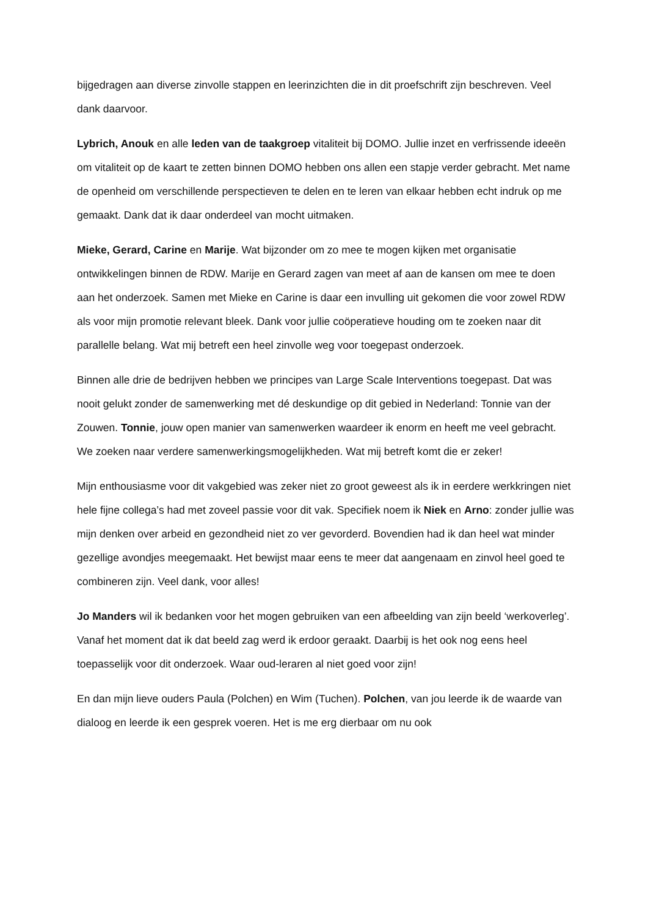bijgedragen aan diverse zinvolle stappen en leerinzichten die in dit proefschrift zijn beschreven. Veel dank daarvoor.
Lybrich, Anouk en alle leden van de taakgroep vitaliteit bij DOMO. Jullie inzet en verfrissende ideeën om vitaliteit op de kaart te zetten binnen DOMO hebben ons allen een stapje verder gebracht. Met name de openheid om verschillende perspectieven te delen en te leren van elkaar hebben echt indruk op me gemaakt. Dank dat ik daar onderdeel van mocht uitmaken.
Mieke, Gerard, Carine en Marije. Wat bijzonder om zo mee te mogen kijken met organisatie ontwikkelingen binnen de RDW. Marije en Gerard zagen van meet af aan de kansen om mee te doen aan het onderzoek. Samen met Mieke en Carine is daar een invulling uit gekomen die voor zowel RDW als voor mijn promotie relevant bleek. Dank voor jullie coöperatieve houding om te zoeken naar dit parallelle belang. Wat mij betreft een heel zinvolle weg voor toegepast onderzoek.
Binnen alle drie de bedrijven hebben we principes van Large Scale Interventions toegepast. Dat was nooit gelukt zonder de samenwerking met dé deskundige op dit gebied in Nederland: Tonnie van der Zouwen. Tonnie, jouw open manier van samenwerken waardeer ik enorm en heeft me veel gebracht. We zoeken naar verdere samenwerkingsmogelijkheden. Wat mij betreft komt die er zeker!
Mijn enthousiasme voor dit vakgebied was zeker niet zo groot geweest als ik in eerdere werkkringen niet hele fijne collega’s had met zoveel passie voor dit vak. Specifiek noem ik Niek en Arno: zonder jullie was mijn denken over arbeid en gezondheid niet zo ver gevorderd. Bovendien had ik dan heel wat minder gezellige avondjes meegemaakt. Het bewijst maar eens te meer dat aangenaam en zinvol heel goed te combineren zijn. Veel dank, voor alles!
Jo Manders wil ik bedanken voor het mogen gebruiken van een afbeelding van zijn beeld ‘werkoverleg’. Vanaf het moment dat ik dat beeld zag werd ik erdoor geraakt. Daarbij is het ook nog eens heel toepasselijk voor dit onderzoek. Waar oud-leraren al niet goed voor zijn!
En dan mijn lieve ouders Paula (Polchen) en Wim (Tuchen). Polchen, van jou leerde ik de waarde van dialoog en leerde ik een gesprek voeren. Het is me erg dierbaar om nu ook